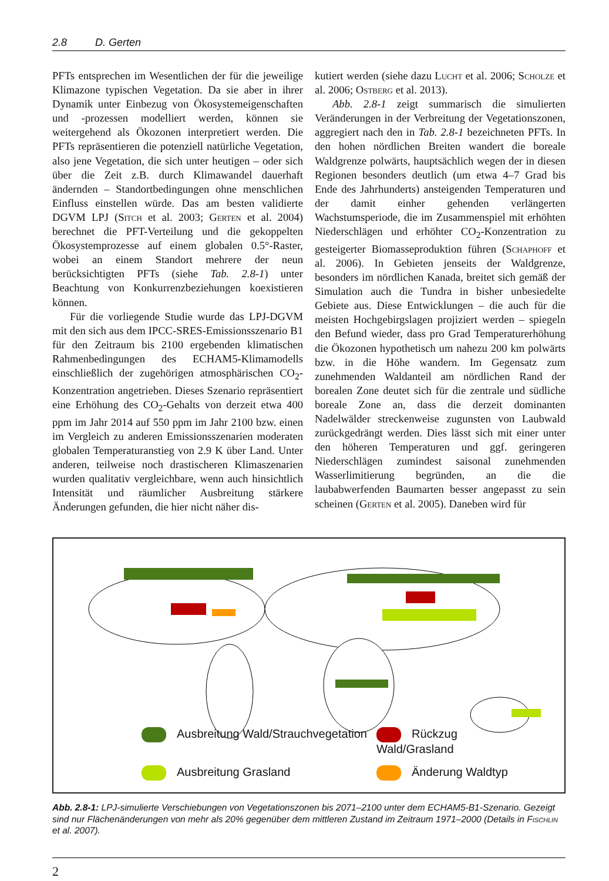2.8 D. Gerten
PFTs entsprechen im Wesentlichen der für die jeweilige Klimazone typischen Vegetation. Da sie aber in ihrer Dynamik unter Einbezug von Ökosystemeigenschaften und -prozessen modelliert werden, können sie weitergehend als Ökozonen interpretiert werden. Die PFTs repräsentieren die potenziell natürliche Vegetation, also jene Vegetation, die sich unter heutigen – oder sich über die Zeit z.B. durch Klimawandel dauerhaft ändernden – Standortbedingungen ohne menschlichen Einfluss einstellen würde. Das am besten validierte DGVM LPJ (Sitch et al. 2003; Gerten et al. 2004) berechnet die PFT-Verteilung und die gekoppelten Ökosystemprozesse auf einem globalen 0.5°-Raster, wobei an einem Standort mehrere der neun berücksichtigten PFTs (siehe Tab. 2.8-1) unter Beachtung von Konkurrenzbeziehungen koexistieren können.
Für die vorliegende Studie wurde das LPJ-DGVM mit den sich aus dem IPCC-SRES-Emissionsszenario B1 für den Zeitraum bis 2100 ergebenden klimatischen Rahmenbedingungen des ECHAM5-Klimamodells einschließlich der zugehörigen atmosphärischen CO<sub>2</sub>-Konzentration angetrieben. Dieses Szenario repräsentiert eine Erhöhung des CO<sub>2</sub>-Gehalts von derzeit etwa 400 ppm im Jahr 2014 auf 550 ppm im Jahr 2100 bzw. einen im Vergleich zu anderen Emissionsszenarien moderaten globalen Temperaturanstieg von 2.9 K über Land. Unter anderen, teilweise noch drastischeren Klimaszenarien wurden qualitativ vergleichbare, wenn auch hinsichtlich Intensität und räumlicher Ausbreitung stärkere Änderungen gefunden, die hier nicht näher dis-
kutiert werden (siehe dazu Lucht et al. 2006; Scholze et al. 2006; Ostberg et al. 2013).
Abb. 2.8-1 zeigt summarisch die simulierten Veränderungen in der Verbreitung der Vegetationszonen, aggregiert nach den in Tab. 2.8-1 bezeichneten PFTs. In den hohen nördlichen Breiten wandert die boreale Waldgrenze polwärts, hauptsächlich wegen der in diesen Regionen besonders deutlich (um etwa 4–7 Grad bis Ende des Jahrhunderts) ansteigenden Temperaturen und der damit einher gehenden verlängerten Wachstumsperiode, die im Zusammenspiel mit erhöhten Niederschlägen und erhöhter CO<sub>2</sub>-Konzentration zu gesteigerter Biomasseproduktion führen (Schaphoff et al. 2006). In Gebieten jenseits der Waldgrenze, besonders im nördlichen Kanada, breitet sich gemäß der Simulation auch die Tundra in bisher unbesiedelte Gebiete aus. Diese Entwicklungen – die auch für die meisten Hochgebirgslagen projiziert werden – spiegeln den Befund wieder, dass pro Grad Temperaturerhöhung die Ökozonen hypothetisch um nahezu 200 km polwärts bzw. in die Höhe wandern. Im Gegensatz zum zunehmenden Waldanteil am nördlichen Rand der borealen Zone deutet sich für die zentrale und südliche boreale Zone an, dass die derzeit dominanten Nadelwälder streckenweise zugunsten von Laubwald zurückgedrängt werden. Dies lässt sich mit einer unter den höheren Temperaturen und ggf. geringeren Niederschlägen zumindest saisonal zunehmenden Wasserlimitierung begründen, an die die laubabwerfenden Baumarten besser angepasst zu sein scheinen (Gerten et al. 2005). Daneben wird für
Ausbreitung Wald/Strauchvegetation
Rückzug Wald/Grasland
Ausbreitung Grasland
Änderung Waldtyp
Abb. 2.8-1: LPJ-simulierte Verschiebungen von Vegetationszonen bis 2071–2100 unter dem ECHAM5-B1-Szenario. Gezeigt sind nur Flächenänderungen von mehr als 20% gegenüber dem mittleren Zustand im Zeitraum 1971–2000 (Details in Fischlin et al. 2007).
2